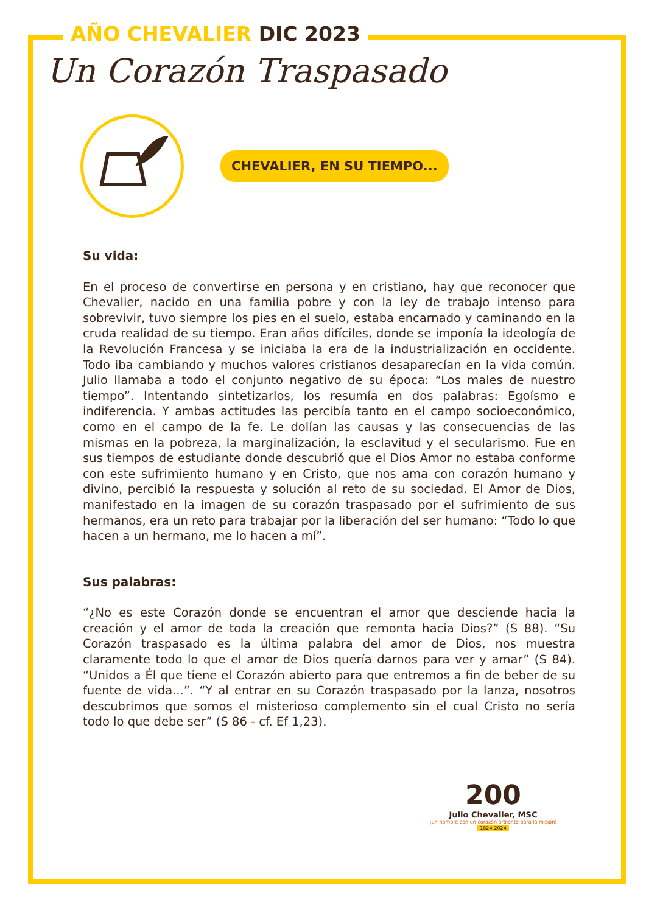AÑO CHEVALIER DIC 2023
Un Corazón Traspasado
CHEVALIER, EN SU TIEMPO...
Su vida:
En el proceso de convertirse en persona y en cristiano, hay que reconocer que Chevalier, nacido en una familia pobre y con la ley de trabajo intenso para sobrevivir, tuvo siempre los pies en el suelo, estaba encarnado y caminando en la cruda realidad de su tiempo. Eran años difíciles, donde se imponía la ideología de la Revolución Francesa y se iniciaba la era de la industrialización en occidente. Todo iba cambiando y muchos valores cristianos desaparecían en la vida común. Julio llamaba a todo el conjunto negativo de su época: “Los males de nuestro tiempo”. Intentando sintetizarlos, los resumía en dos palabras: Egoísmo e indiferencia. Y ambas actitudes las percibía tanto en el campo socioeconómico, como en el campo de la fe. Le dolían las causas y las consecuencias de las mismas en la pobreza, la marginalización, la esclavitud y el secularismo. Fue en sus tiempos de estudiante donde descubrió que el Dios Amor no estaba conforme con este sufrimiento humano y en Cristo, que nos ama con corazón humano y divino, percibió la respuesta y solución al reto de su sociedad. El Amor de Dios, manifestado en la imagen de su corazón traspasado por el sufrimiento de sus hermanos, era un reto para trabajar por la liberación del ser humano: “Todo lo que hacen a un hermano, me lo hacen a mí”.
Sus palabras:
“¿No es este Corazón donde se encuentran el amor que desciende hacia la creación y el amor de toda la creación que remonta hacia Dios?” (S 88). “Su Corazón traspasado es la última palabra del amor de Dios, nos muestra claramente todo lo que el amor de Dios quería darnos para ver y amar” (S 84). “Unidos a Él que tiene el Corazón abierto para que entremos a fin de beber de su fuente de vida...”. “Y al entrar en su Corazón traspasado por la lanza, nosotros descubrimos que somos el misterioso complemento sin el cual Cristo no sería todo lo que debe ser” (S 86 - cf. Ef 1,23).
200
Julio Chevalier, MSC
¡un hombre con un corazón ardiente para la misión!
1824-2024